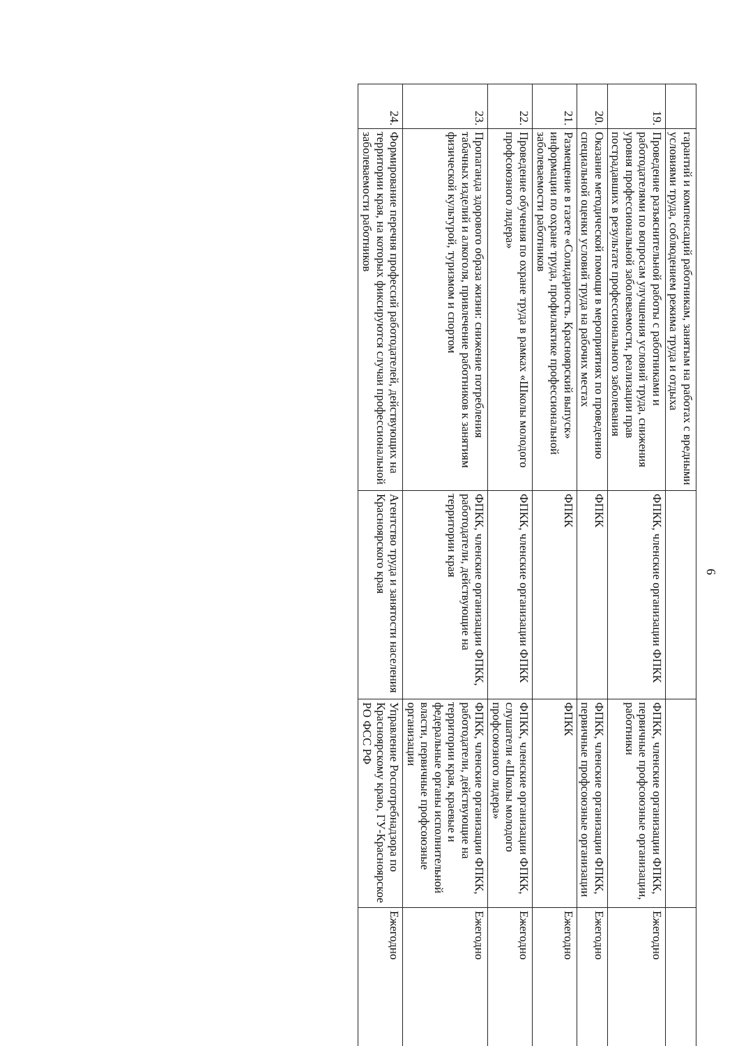6
| | гарантий и компенсаций работникам, занятым на работах с вредными условиями труда, соблюдением режима труда и отдыха | | | |
| 19. | Проведение разъяснительной работы с работниками и работодателями по вопросам улучшения условий труда, снижения уровня профессиональной заболеваемости, реализации прав пострадавших в результате профессионального заболевания | ФПКК, членские организации ФПКК | ФПКК, членские организации ФПКК, первичные профсоюзные организации, работники | Ежегодно |
| 20. | Оказание методической помощи в мероприятиях по проведению специальной оценки условий труда на рабочих местах | ФПКК | ФПКК, членские организации ФПКК, первичные профсоюзные организации | Ежегодно |
| 21. | Размещение в газете «Солидарность. Красноярский выпуск» информации по охране труда, профилактике профессиональной заболеваемости работников | ФПКК | ФПКК | Ежегодно |
| 22. | Проведение обучения по охране труда в рамках «Школы молодого профсоюзного лидера» | ФПКК, членские организации ФПКК | ФПКК, членские организации ФПКК, слушатели «Школы молодого профсоюзного лидера» | Ежегодно |
| 23. | Пропаганда здорового образа жизни: снижение потребления табачных изделий и алкоголя, привлечение работников к занятиям физической культурой, туризмом и спортом | ФПКК, членские организации ФПКК, работодатели, действующие на территории края | ФПКК, членские организации ФПКК, работодатели, действующие на территории края, краевые и федеральные органы исполнительной власти, первичные профсоюзные организации | Ежегодно |
| 24. | Формирование перечня профессий работодателей, действующих на территории края, на которых фиксируются случаи профессиональной заболеваемости работников | Агентство труда и занятости населения Красноярского края | Управление Роспотребнадзора по Красноярскому краю, ГУ-Красноярское РО ФСС РФ | Ежегодно |